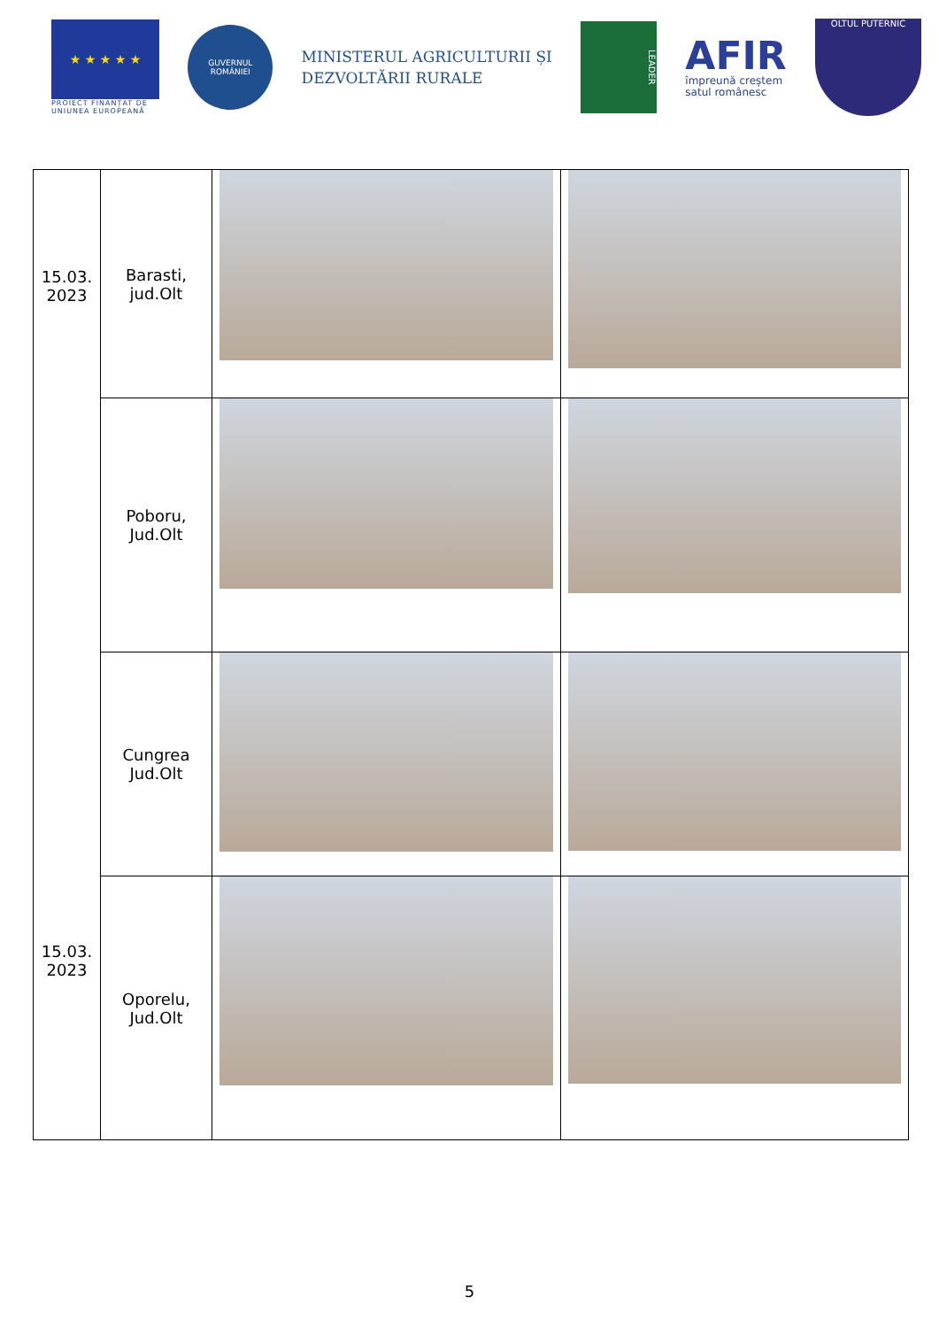★ ★ ★ ★ ★
PROIECT FINANȚAT DE UNIUNEA EUROPEANĂ
GUVERNUL ROMÂNIEI
MINISTERUL AGRICULTURII ȘI
DEZVOLTĂRII RURALE
LEADER
AFIR
împreună creștem
satul românesc
OLTUL PUTERNIC
| 15.03. 2023 15.03. 2023 | Barasti, jud.Olt | | |
| | Poboru, Jud.Olt | | |
| | Cungrea Jud.Olt | | |
| | Oporelu, Jud.Olt | | |
5